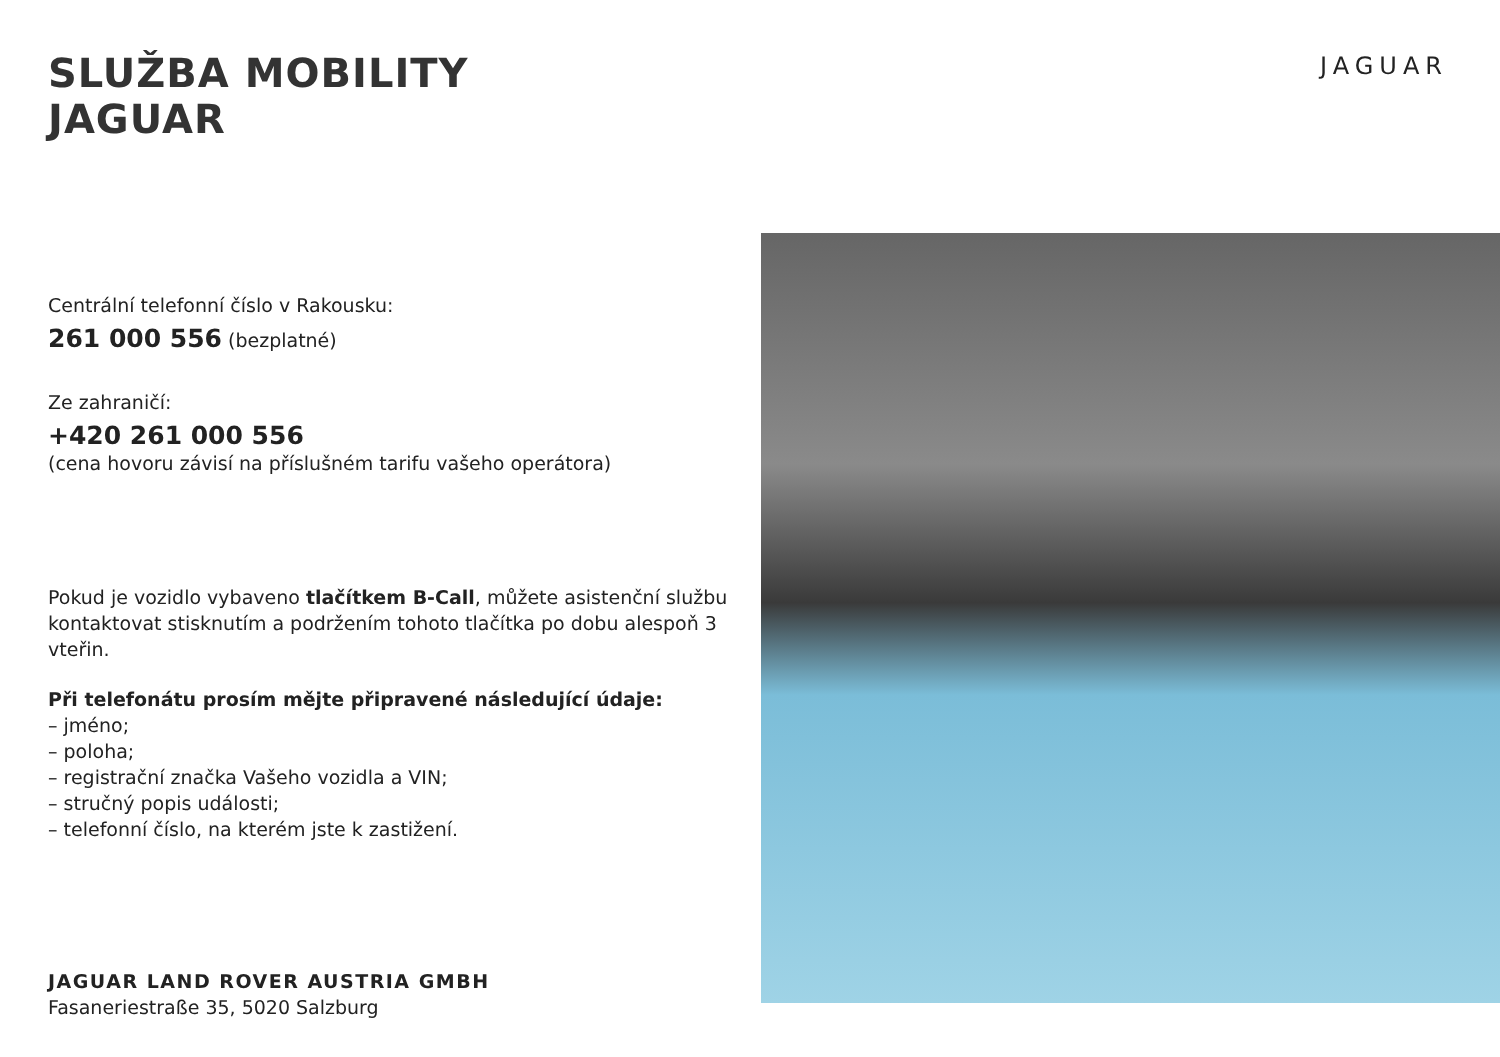JAGUAR
SLUŽBA MOBILITY
JAGUAR
Centrální telefonní číslo v Rakousku:
261 000 556 (bezplatné)
Ze zahraničí:
+420 261 000 556
(cena hovoru závisí na příslušném tarifu vašeho operátora)
Pokud je vozidlo vybaveno tlačítkem B-Call, můžete asistenční službu kontaktovat stisknutím a podržením tohoto tlačítka po dobu alespoň 3 vteřin.
Při telefonátu prosím mějte připravené následující údaje:
– jméno;
– poloha;
– registrační značka Vašeho vozidla a VIN;
– stručný popis události;
– telefonní číslo, na kterém jste k zastižení.
JAGUAR LAND ROVER AUSTRIA GMBH
Fasaneriestraße 35, 5020 Salzburg